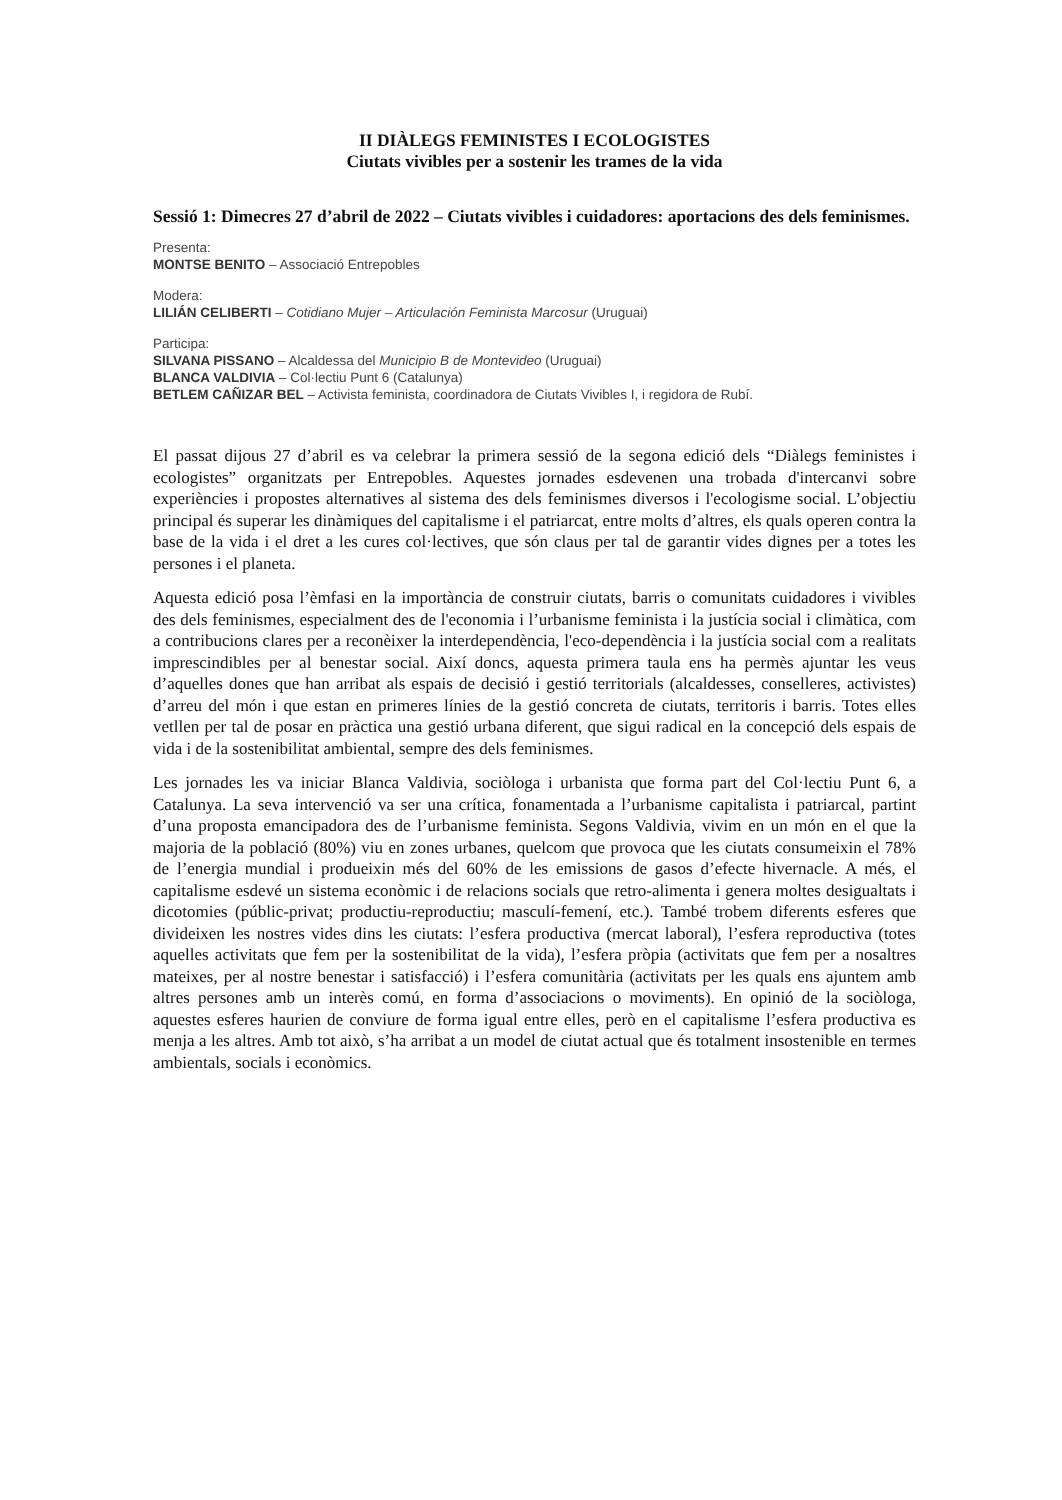II DIÀLEGS FEMINISTES I ECOLOGISTES
Ciutats vivibles per a sostenir les trames de la vida
Sessió 1: Dimecres 27 d’abril de 2022 – Ciutats vivibles i cuidadores: aportacions des dels feminismes.
Presenta:
MONTSE BENITO – Associació Entrepobles
Modera:
LILIÁN CELIBERTI – Cotidiano Mujer – Articulación Feminista Marcosur (Uruguai)
Participa:
SILVANA PISSANO – Alcaldessa del Municipio B de Montevideo (Uruguai)
BLANCA VALDIVIA – Col·lectiu Punt 6 (Catalunya)
BETLEM CAÑIZAR BEL – Activista feminista, coordinadora de Ciutats Vivibles I, i regidora de Rubí.
El passat dijous 27 d’abril es va celebrar la primera sessió de la segona edició dels “Diàlegs feministes i ecologistes” organitzats per Entrepobles. Aquestes jornades esdevenen una trobada d'intercanvi sobre experiències i propostes alternatives al sistema des dels feminismes diversos i l'ecologisme social. L’objectiu principal és superar les dinàmiques del capitalisme i el patriarcat, entre molts d’altres, els quals operen contra la base de la vida i el dret a les cures col·lectives, que són claus per tal de garantir vides dignes per a totes les persones i el planeta.
Aquesta edició posa l’èmfasi en la importància de construir ciutats, barris o comunitats cuidadores i vivibles des dels feminismes, especialment des de l'economia i l’urbanisme feminista i la justícia social i climàtica, com a contribucions clares per a reconèixer la interdependència, l'eco-dependència i la justícia social com a realitats imprescindibles per al benestar social. Així doncs, aquesta primera taula ens ha permès ajuntar les veus d’aquelles dones que han arribat als espais de decisió i gestió territorials (alcaldesses, conselleres, activistes) d’arreu del món i que estan en primeres línies de la gestió concreta de ciutats, territoris i barris. Totes elles vetllen per tal de posar en pràctica una gestió urbana diferent, que sigui radical en la concepció dels espais de vida i de la sostenibilitat ambiental, sempre des dels feminismes.
Les jornades les va iniciar Blanca Valdivia, sociòloga i urbanista que forma part del Col·lectiu Punt 6, a Catalunya. La seva intervenció va ser una crítica, fonamentada a l’urbanisme capitalista i patriarcal, partint d’una proposta emancipadora des de l’urbanisme feminista. Segons Valdivia, vivim en un món en el que la majoria de la població (80%) viu en zones urbanes, quelcom que provoca que les ciutats consumeixin el 78% de l’energia mundial i produeixin més del 60% de les emissions de gasos d’efecte hivernacle. A més, el capitalisme esdevé un sistema econòmic i de relacions socials que retro-alimenta i genera moltes desigualtats i dicotomies (públic-privat; productiu-reproductiu; masculí-femení, etc.). També trobem diferents esferes que divideixen les nostres vides dins les ciutats: l’esfera productiva (mercat laboral), l’esfera reproductiva (totes aquelles activitats que fem per la sostenibilitat de la vida), l’esfera pròpia (activitats que fem per a nosaltres mateixes, per al nostre benestar i satisfacció) i l’esfera comunitària (activitats per les quals ens ajuntem amb altres persones amb un interès comú, en forma d’associacions o moviments). En opinió de la sociòloga, aquestes esferes haurien de conviure de forma igual entre elles, però en el capitalisme l’esfera productiva es menja a les altres. Amb tot això, s’ha arribat a un model de ciutat actual que és totalment insostenible en termes ambientals, socials i econòmics.